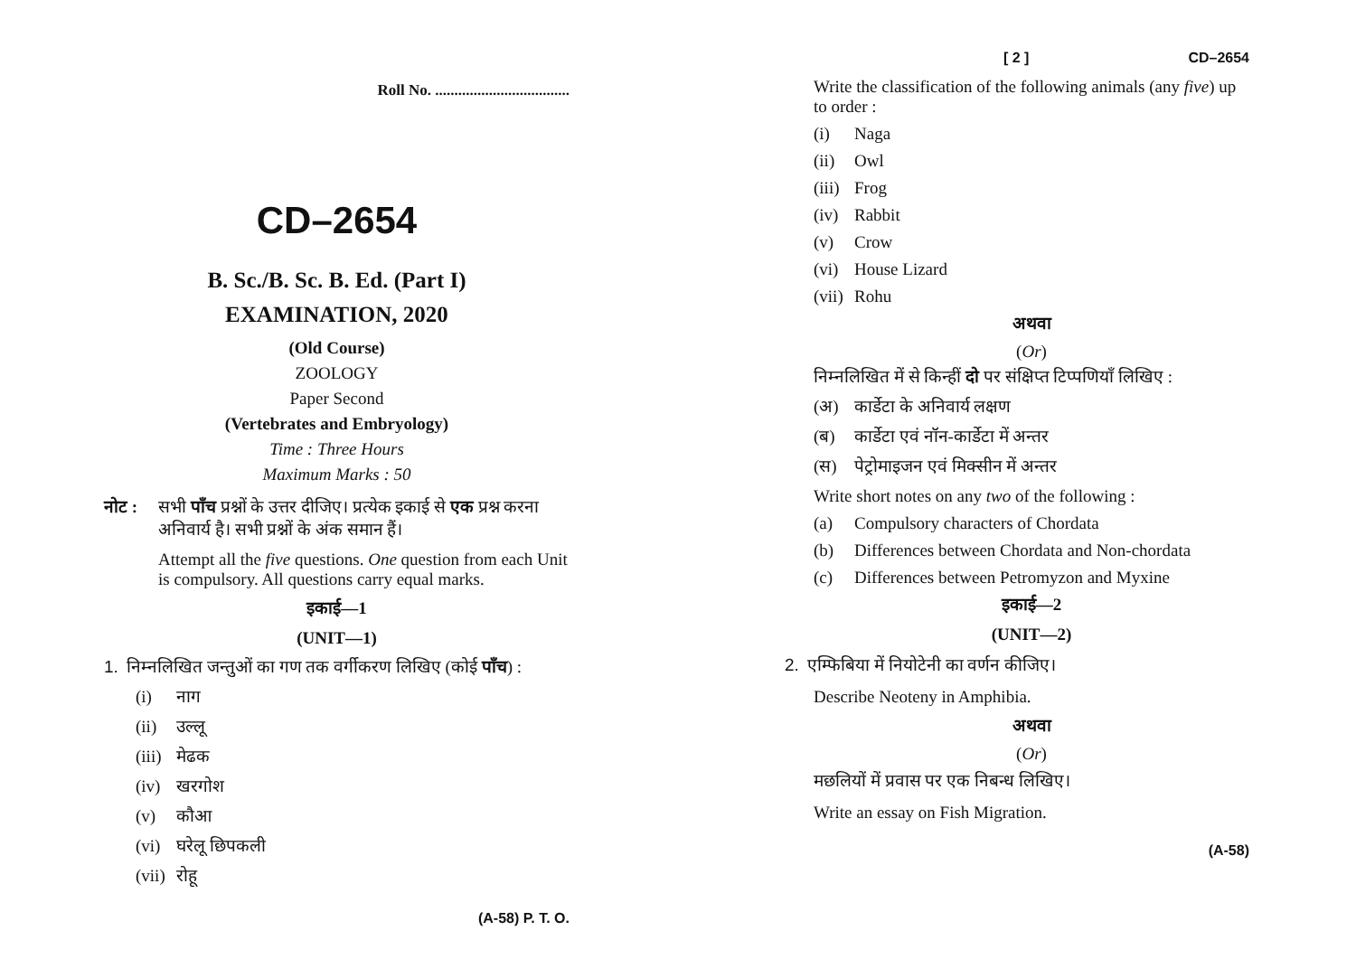Roll No. ...................................
CD–2654
B. Sc./B. Sc. B. Ed. (Part I)
EXAMINATION, 2020
(Old Course)
ZOOLOGY
Paper Second
(Vertebrates and Embryology)
Time : Three Hours
Maximum Marks : 50
नोट : सभी पाँच प्रश्नों के उत्तर दीजिए। प्रत्येक इकाई से एक प्रश्न करना अनिवार्य है। सभी प्रश्नों के अंक समान हैं।
Attempt all the five questions. One question from each Unit is compulsory. All questions carry equal marks.
इकाई—1
(UNIT—1)
1. निम्नलिखित जन्तुओं का गण तक वर्गीकरण लिखिए (कोई पाँच) :
(i) नाग
(ii) उल्लू
(iii) मेढक
(iv) खरगोश
(v) कौआ
(vi) घरेलू छिपकली
(vii) रोहू
(A-58) P. T. O.
[ 2 ] CD–2654
Write the classification of the following animals (any five) up to order :
(i) Naga
(ii) Owl
(iii) Frog
(iv) Rabbit
(v) Crow
(vi) House Lizard
(vii) Rohu
अथवा
(Or)
निम्नलिखित में से किन्हीं दो पर संक्षिप्त टिप्पणियाँ लिखिए :
(अ) कार्डेटा के अनिवार्य लक्षण
(ब) कार्डेटा एवं नॉन-कार्डेटा में अन्तर
(स) पेट्रोमाइजन एवं मिक्सीन में अन्तर
Write short notes on any two of the following :
(a) Compulsory characters of Chordata
(b) Differences between Chordata and Non-chordata
(c) Differences between Petromyzon and Myxine
इकाई—2
(UNIT—2)
2. एम्फिबिया में नियोटेनी का वर्णन कीजिए।
Describe Neoteny in Amphibia.
अथवा
(Or)
मछलियों में प्रवास पर एक निबन्ध लिखिए।
Write an essay on Fish Migration.
(A-58)